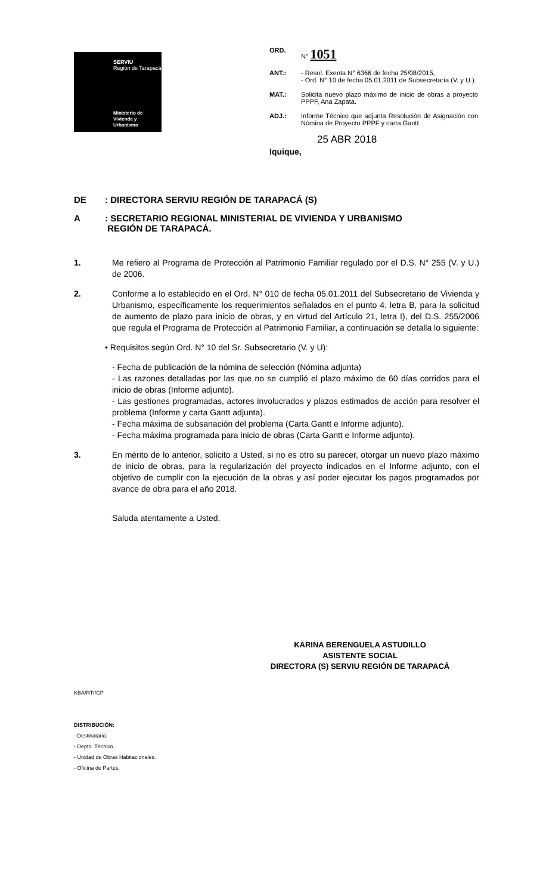SERVIU
Región de Tarapacá
Ministerio de
Vivienda y
Urbanismo
ORD. N° 1051
ANT.: - Resol. Exenta N° 6366 de fecha 25/08/2015,
- Ord. N° 10 de fecha 05.01.2011 de Subsecretaría (V. y U.).
MAT.: Solicita nuevo plazo máximo de inicio de obras a proyecto PPPF, Ana Zapata.
ADJ.: Informe Técnico que adjunta Resolución de Asignación con Nómina de Proyecto PPPF y carta Gantt
25 ABR 2018
Iquique,
DE : DIRECTORA SERVIU REGIÓN DE TARAPACÁ (S)
A : SECRETARIO REGIONAL MINISTERIAL DE VIVIENDA Y URBANISMO
REGIÓN DE TARAPACÁ.
1. Me refiero al Programa de Protección al Patrimonio Familiar regulado por el D.S. N° 255 (V. y U.) de 2006.
2. Conforme a lo establecido en el Ord. N° 010 de fecha 05.01.2011 del Subsecretario de Vivienda y Urbanismo, específicamente los requerimientos señalados en el punto 4, letra B, para la solicitud de aumento de plazo para inicio de obras, y en virtud del Artículo 21, letra I), del D.S. 255/2006 que regula el Programa de Protección al Patrimonio Familiar, a continuación se detalla lo siguiente:
• Requisitos según Ord. N° 10 del Sr. Subsecretario (V. y U):
- Fecha de publicación de la nómina de selección (Nómina adjunta)
- Las razones detalladas por las que no se cumplió el plazo máximo de 60 días corridos para el inicio de obras (Informe adjunto).
- Las gestiones programadas, actores involucrados y plazos estimados de acción para resolver el problema (Informe y carta Gantt adjunta).
- Fecha máxima de subsanación del problema (Carta Gantt e Informe adjunto).
- Fecha máxima programada para inicio de obras (Carta Gantt e Informe adjunto).
3. En mérito de lo anterior, solicito a Usted, si no es otro su parecer, otorgar un nuevo plazo máximo de inicio de obras, para la regularización del proyecto indicados en el Informe adjunto, con el objetivo de cumplir con la ejecución de la obras y así poder ejecutar los pagos programados por avance de obra para el año 2018.
Saluda atentamente a Usted,
KARINA BERENGUELA ASTUDILLO
ASISTENTE SOCIAL
DIRECTORA (S) SERVIU REGIÓN DE TARAPACÁ
KBA/RTI/CP
DISTRIBUCIÓN:
- Destinatario.
- Depto. Técnico.
- Unidad de Obras Habitacionales.
- Oficina de Partes.